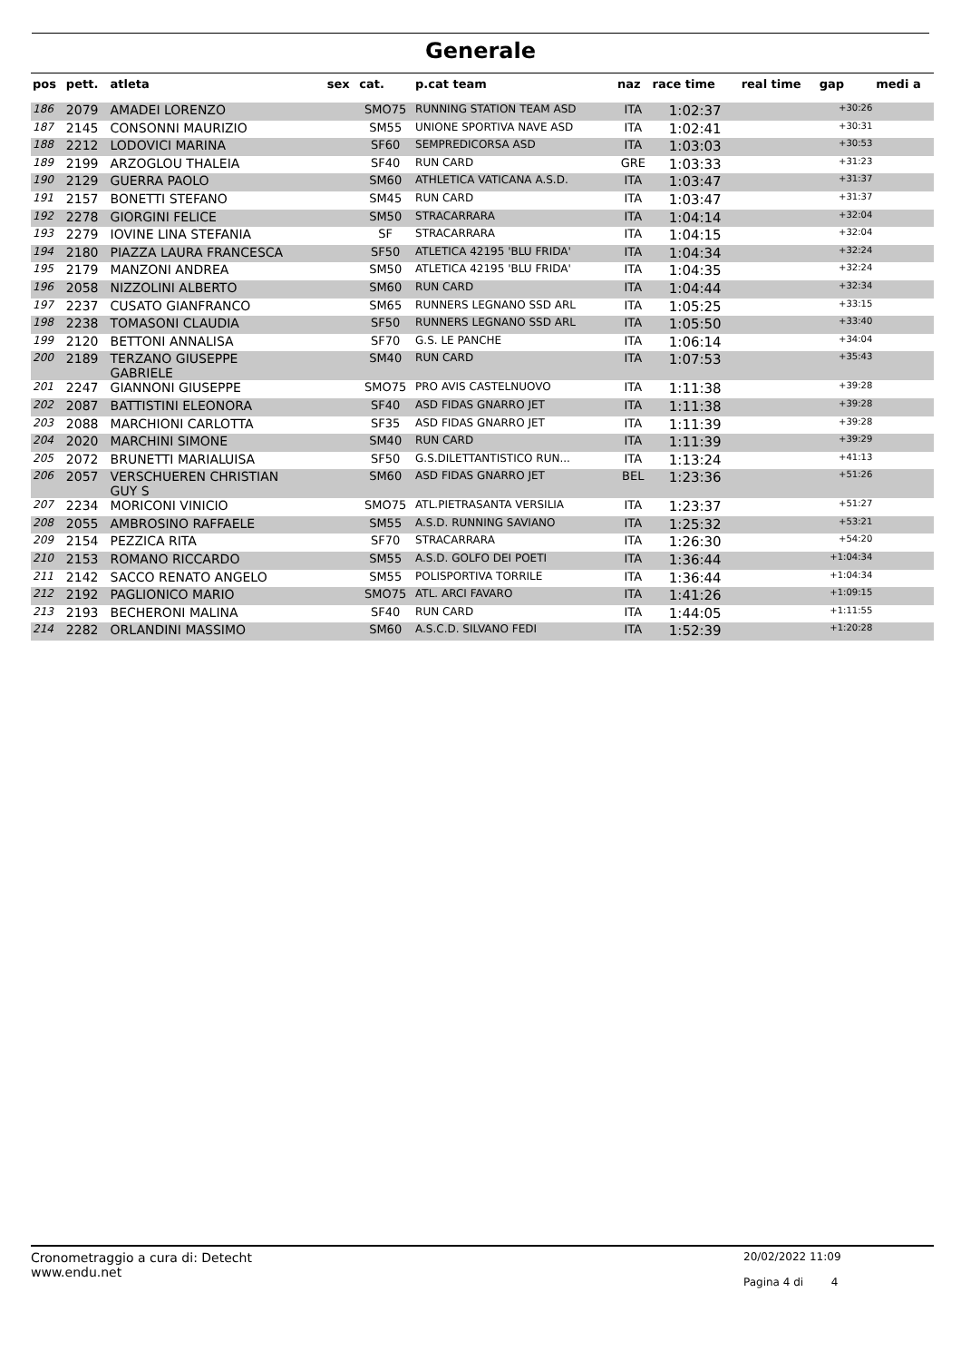Generale
| pos | pett. | atleta | sex | cat. | p.cat team | naz | race time | real time | gap | medi a |
| --- | --- | --- | --- | --- | --- | --- | --- | --- | --- | --- |
| 186 | 2079 | AMADEI LORENZO | | SMO75 | RUNNING STATION TEAM ASD | ITA | 1:02:37 | | +30:26 | |
| 187 | 2145 | CONSONNI MAURIZIO | | SM55 | UNIONE SPORTIVA NAVE ASD | ITA | 1:02:41 | | +30:31 | |
| 188 | 2212 | LODOVICI MARINA | | SF60 | SEMPREDICORSA ASD | ITA | 1:03:03 | | +30:53 | |
| 189 | 2199 | ARZOGLOU THALEIA | | SF40 | RUN CARD | GRE | 1:03:33 | | +31:23 | |
| 190 | 2129 | GUERRA PAOLO | | SM60 | ATHLETICA VATICANA A.S.D. | ITA | 1:03:47 | | +31:37 | |
| 191 | 2157 | BONETTI STEFANO | | SM45 | RUN CARD | ITA | 1:03:47 | | +31:37 | |
| 192 | 2278 | GIORGINI FELICE | | SM50 | STRACARRARA | ITA | 1:04:14 | | +32:04 | |
| 193 | 2279 | IOVINE LINA STEFANIA | | SF | STRACARRARA | ITA | 1:04:15 | | +32:04 | |
| 194 | 2180 | PIAZZA LAURA FRANCESCA | | SF50 | ATLETICA 42195 'BLU FRIDA' | ITA | 1:04:34 | | +32:24 | |
| 195 | 2179 | MANZONI ANDREA | | SM50 | ATLETICA 42195 'BLU FRIDA' | ITA | 1:04:35 | | +32:24 | |
| 196 | 2058 | NIZZOLINI ALBERTO | | SM60 | RUN CARD | ITA | 1:04:44 | | +32:34 | |
| 197 | 2237 | CUSATO GIANFRANCO | | SM65 | RUNNERS LEGNANO SSD ARL | ITA | 1:05:25 | | +33:15 | |
| 198 | 2238 | TOMASONI CLAUDIA | | SF50 | RUNNERS LEGNANO SSD ARL | ITA | 1:05:50 | | +33:40 | |
| 199 | 2120 | BETTONI ANNALISA | | SF70 | G.S. LE PANCHE | ITA | 1:06:14 | | +34:04 | |
| 200 | 2189 | TERZANO GIUSEPPE GABRIELE | | SM40 | RUN CARD | ITA | 1:07:53 | | +35:43 | |
| 201 | 2247 | GIANNONI GIUSEPPE | | SMO75 | PRO AVIS CASTELNUOVO | ITA | 1:11:38 | | +39:28 | |
| 202 | 2087 | BATTISTINI ELEONORA | | SF40 | ASD FIDAS GNARRO JET | ITA | 1:11:38 | | +39:28 | |
| 203 | 2088 | MARCHIONI CARLOTTA | | SF35 | ASD FIDAS GNARRO JET | ITA | 1:11:39 | | +39:28 | |
| 204 | 2020 | MARCHINI SIMONE | | SM40 | RUN CARD | ITA | 1:11:39 | | +39:29 | |
| 205 | 2072 | BRUNETTI MARIALUISA | | SF50 | G.S.DILETTANTISTICO RUN... | ITA | 1:13:24 | | +41:13 | |
| 206 | 2057 | VERSCHUEREN CHRISTIAN GUY S | | SM60 | ASD FIDAS GNARRO JET | BEL | 1:23:36 | | +51:26 | |
| 207 | 2234 | MORICONI VINICIO | | SMO75 | ATL.PIETRASANTA VERSILIA | ITA | 1:23:37 | | +51:27 | |
| 208 | 2055 | AMBROSINO RAFFAELE | | SM55 | A.S.D. RUNNING SAVIANO | ITA | 1:25:32 | | +53:21 | |
| 209 | 2154 | PEZZICA RITA | | SF70 | STRACARRARA | ITA | 1:26:30 | | +54:20 | |
| 210 | 2153 | ROMANO RICCARDO | | SM55 | A.S.D. GOLFO DEI POETI | ITA | 1:36:44 | | +1:04:34 | |
| 211 | 2142 | SACCO RENATO ANGELO | | SM55 | POLISPORTIVA TORRILE | ITA | 1:36:44 | | +1:04:34 | |
| 212 | 2192 | PAGLIONICO MARIO | | SMO75 | ATL. ARCI FAVARO | ITA | 1:41:26 | | +1:09:15 | |
| 213 | 2193 | BECHERONI MALINA | | SF40 | RUN CARD | ITA | 1:44:05 | | +1:11:55 | |
| 214 | 2282 | ORLANDINI MASSIMO | | SM60 | A.S.C.D. SILVANO FEDI | ITA | 1:52:39 | | +1:20:28 | |
Cronometraggio a cura di: Detecht
www.endu.net
20/02/2022 11:09
Pagina 4 di 4